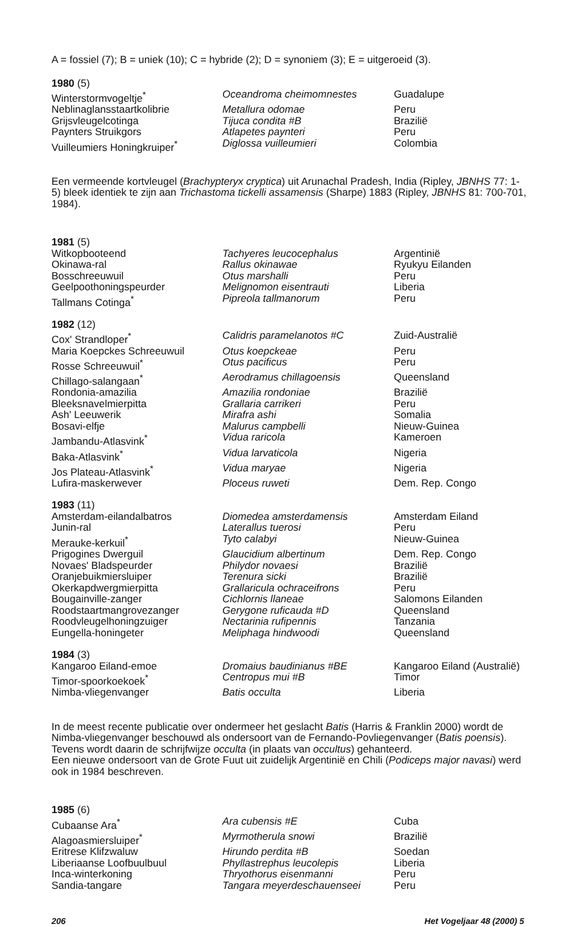A = fossiel (7); B = uniek (10); C = hybride (2); D = synoniem (3); E = uitgeroeid (3).
| 1980 (5) | | |
| --- | --- | --- |
| Winterstormvogeltje<sup>*</sup> | Oceandroma cheimomnestes | Guadalupe |
| Neblinaglansstaartkolibrie | Metallura odomae | Peru |
| Grijsvleugelcotinga | Tijuca condita #B | Brazilië |
| Paynters Struikgors | Atlapetes paynteri | Peru |
| Vuilleumiers Honingkruiper<sup>*</sup> | Diglossa vuilleumieri | Colombia |
Een vermeende kortvleugel (Brachypteryx cryptica) uit Arunachal Pradesh, India (Ripley, JBNHS 77: 1-5) bleek identiek te zijn aan Trichastoma tickelli assamensis (Sharpe) 1883 (Ripley, JBNHS 81: 700-701, 1984).
| 1981 (5) | | |
| --- | --- | --- |
| Witkopbooteend | Tachyeres leucocephalus | Argentinië |
| Okinawa-ral | Rallus okinawae | Ryukyu Eilanden |
| Bosschreeuwuil | Otus marshalli | Peru |
| Geelpoothoningspeurder | Melignomon eisentrauti | Liberia |
| Tallmans Cotinga<sup>*</sup> | Pipreola tallmanorum | Peru |
| 1982 (12) | | |
| Cox' Strandloper<sup>*</sup> | Calidris paramelanotos #C | Zuid-Australië |
| Maria Koepckes Schreeuwuil | Otus koepckeae | Peru |
| Rosse Schreeuwuil<sup>*</sup> | Otus pacificus | Peru |
| Chillago-salangaan<sup>*</sup> | Aerodramus chillagoensis | Queensland |
| Rondonia-amazilia | Amazilia rondoniae | Brazilië |
| Bleeksnavelmierpitta | Grallaria carrikeri | Peru |
| Ash' Leeuwerik | Mirafra ashi | Somalia |
| Bosavi-elfje | Malurus campbelli | Nieuw-Guinea |
| Jambandu-Atlasvink<sup>*</sup> | Vidua raricola | Kameroen |
| Baka-Atlasvink<sup>*</sup> | Vidua larvaticola | Nigeria |
| Jos Plateau-Atlasvink<sup>*</sup> | Vidua maryae | Nigeria |
| Lufira-maskerwever | Ploceus ruweti | Dem. Rep. Congo |
| 1983 (11) | | |
| Amsterdam-eilandalbatros | Diomedea amsterdamensis | Amsterdam Eiland |
| Junin-ral | Laterallus tuerosi | Peru |
| Merauke-kerkuil<sup>*</sup> | Tyto calabyi | Nieuw-Guinea |
| Prigogines Dwerguil | Glaucidium albertinum | Dem. Rep. Congo |
| Novaes' Bladspeurder | Philydor novaesi | Brazilië |
| Oranjebuikmiersluiper | Terenura sicki | Brazilië |
| Okerkapdwergmierpitta | Grallaricula ochraceifrons | Peru |
| Bougainville-zanger | Cichlornis llaneae | Salomons Eilanden |
| Roodstaartmangrovezanger | Gerygone ruficauda #D | Queensland |
| Roodvleugelhoningzuiger | Nectarinia rufipennis | Tanzania |
| Eungella-honingeter | Meliphaga hindwoodi | Queensland |
| 1984 (3) | | |
| Kangaroo Eiland-emoe | Dromaius baudinianus #BE | Kangaroo Eiland (Australië) |
| Timor-spoorkoekoek<sup>*</sup> | Centropus mui #B | Timor |
| Nimba-vliegenvanger | Batis occulta | Liberia |
In de meest recente publicatie over ondermeer het geslacht Batis (Harris & Franklin 2000) wordt de Nimba-vliegenvanger beschouwd als ondersoort van de Fernando-Povliegenvanger (Batis poensis). Tevens wordt daarin de schrijfwijze occulta (in plaats van occultus) gehanteerd.
Een nieuwe ondersoort van de Grote Fuut uit zuidelijk Argentinië en Chili (Podiceps major navasi) werd ook in 1984 beschreven.
| 1985 (6) | | |
| --- | --- | --- |
| Cubaanse Ara<sup>*</sup> | Ara cubensis #E | Cuba |
| Alagoasmiersluiper<sup>*</sup> | Myrmotherula snowi | Brazilië |
| Eritrese Klifzwaluw | Hirundo perdita #B | Soedan |
| Liberiaanse Loofbuulbuul | Phyllastrephus leucolepis | Liberia |
| Inca-winterkoning | Thryothorus eisenmanni | Peru |
| Sandia-tangare | Tangara meyerdeschauenseei | Peru |
206 Het Vogeljaar 48 (2000) 5